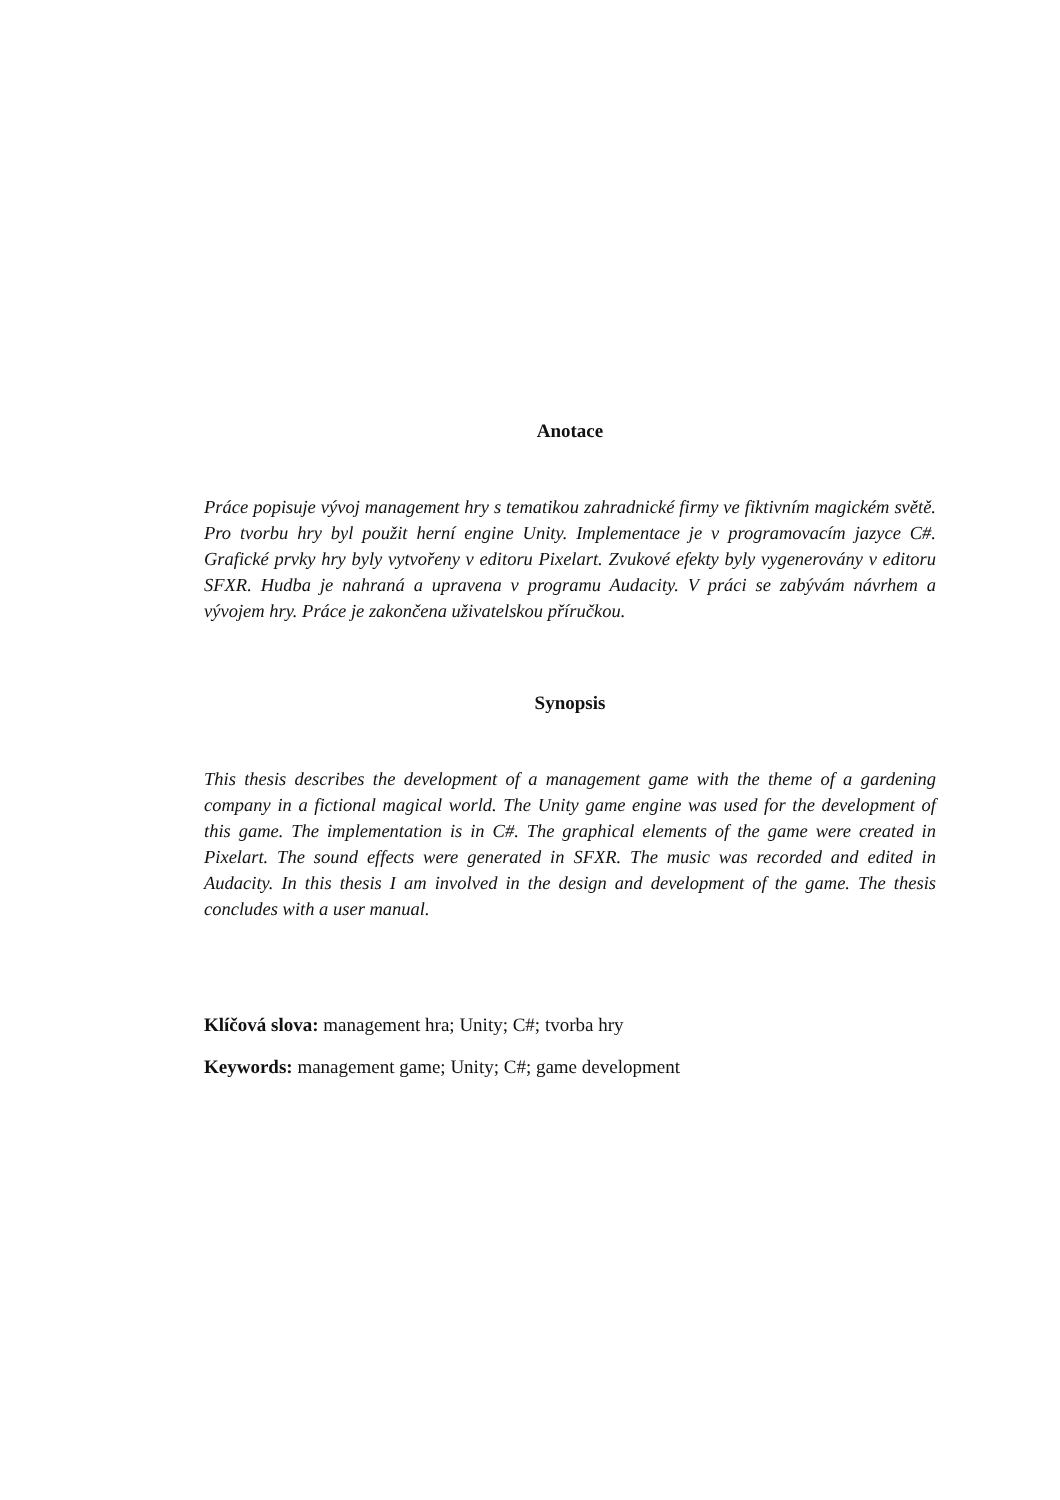Anotace
Práce popisuje vývoj management hry s tematikou zahradnické firmy ve fiktivním magickém světě. Pro tvorbu hry byl použit herní engine Unity. Implementace je v programovacím jazyce C#. Grafické prvky hry byly vytvořeny v editoru Pixelart. Zvukové efekty byly vygenerovány v editoru SFXR. Hudba je nahraná a upravena v programu Audacity. V práci se zabývám návrhem a vývojem hry. Práce je zakončena uživatelskou příručkou.
Synopsis
This thesis describes the development of a management game with the theme of a gardening company in a fictional magical world. The Unity game engine was used for the development of this game. The implementation is in C#. The graphical elements of the game were created in Pixelart. The sound effects were generated in SFXR. The music was recorded and edited in Audacity. In this thesis I am involved in the design and development of the game. The thesis concludes with a user manual.
Klíčová slova: management hra; Unity; C#; tvorba hry
Keywords: management game; Unity; C#; game development